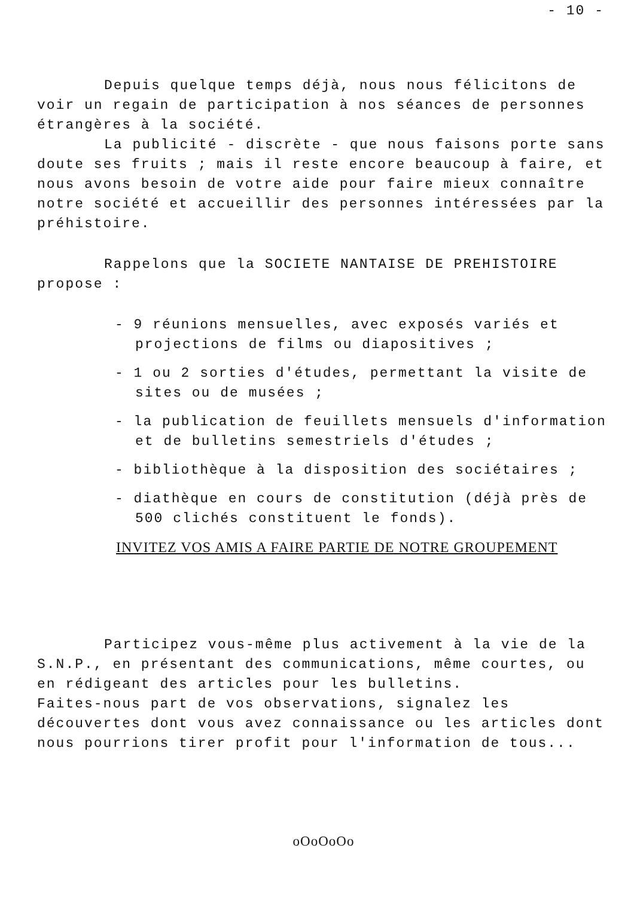- 10 -
Depuis quelque temps déjà, nous nous félicitons de voir un regain de participation à nos séances de personnes étrangères à la société.
La publicité - discrète - que nous faisons porte sans doute ses fruits ; mais il reste encore beaucoup à faire, et nous avons besoin de votre aide pour faire mieux connaître notre société et accueillir des personnes intéressées par la préhistoire.
Rappelons que la SOCIETE NANTAISE DE PREHISTOIRE propose :
- 9 réunions mensuelles, avec exposés variés et projections de films ou diapositives ;
- 1 ou 2 sorties d'études, permettant la visite de sites ou de musées ;
- la publication de feuillets mensuels d'information et de bulletins semestriels d'études ;
- bibliothèque à la disposition des sociétaires ;
- diathèque en cours de constitution (déjà près de 500 clichés constituent le fonds).
INVITEZ VOS AMIS A FAIRE PARTIE DE NOTRE GROUPEMENT
Participez vous-même plus activement à la vie de la S.N.P., en présentant des communications, même courtes, ou en rédigeant des articles pour les bulletins.
Faites-nous part de vos observations, signalez les découvertes dont vous avez connaissance ou les articles dont nous pourrions tirer profit pour l'information de tous...
oOoOoOo